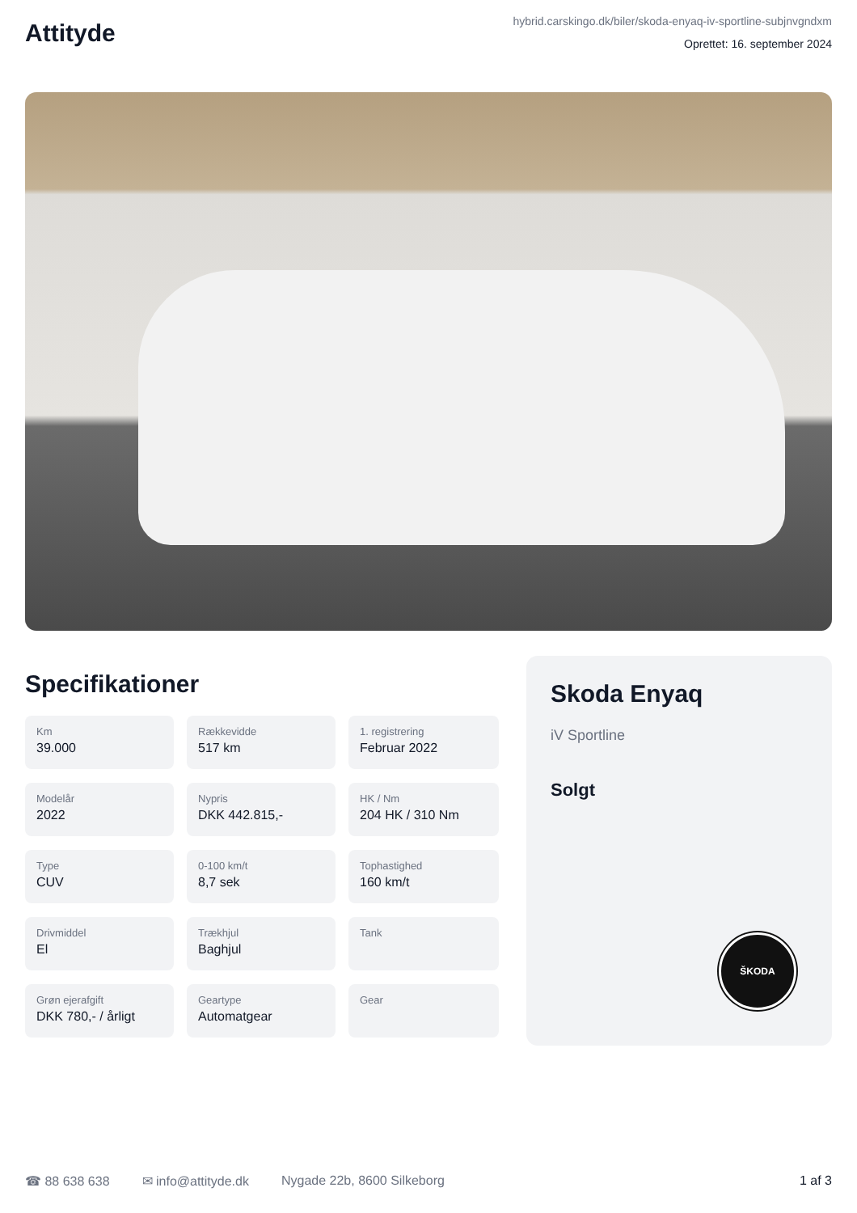Attityde
hybrid.carskingo.dk/biler/skoda-enyaq-iv-sportline-subjnvgndxm
Oprettet: 16. september 2024
Specifikationer
Km
39.000
Rækkevidde
517 km
1. registrering
Februar 2022
Modelår
2022
Nypris
DKK 442.815,-
HK / Nm
204 HK / 310 Nm
Type
CUV
0-100 km/t
8,7 sek
Tophastighed
160 km/t
Drivmiddel
El
Trækhjul
Baghjul
Tank
Grøn ejerafgift
DKK 780,- / årligt
Geartype
Automatgear
Gear
Skoda Enyaq
iV Sportline
Solgt
ŠKODA
☎ 88 638 638 ✉ info@attityde.dk Nygade 22b, 8600 Silkeborg 1 af 3